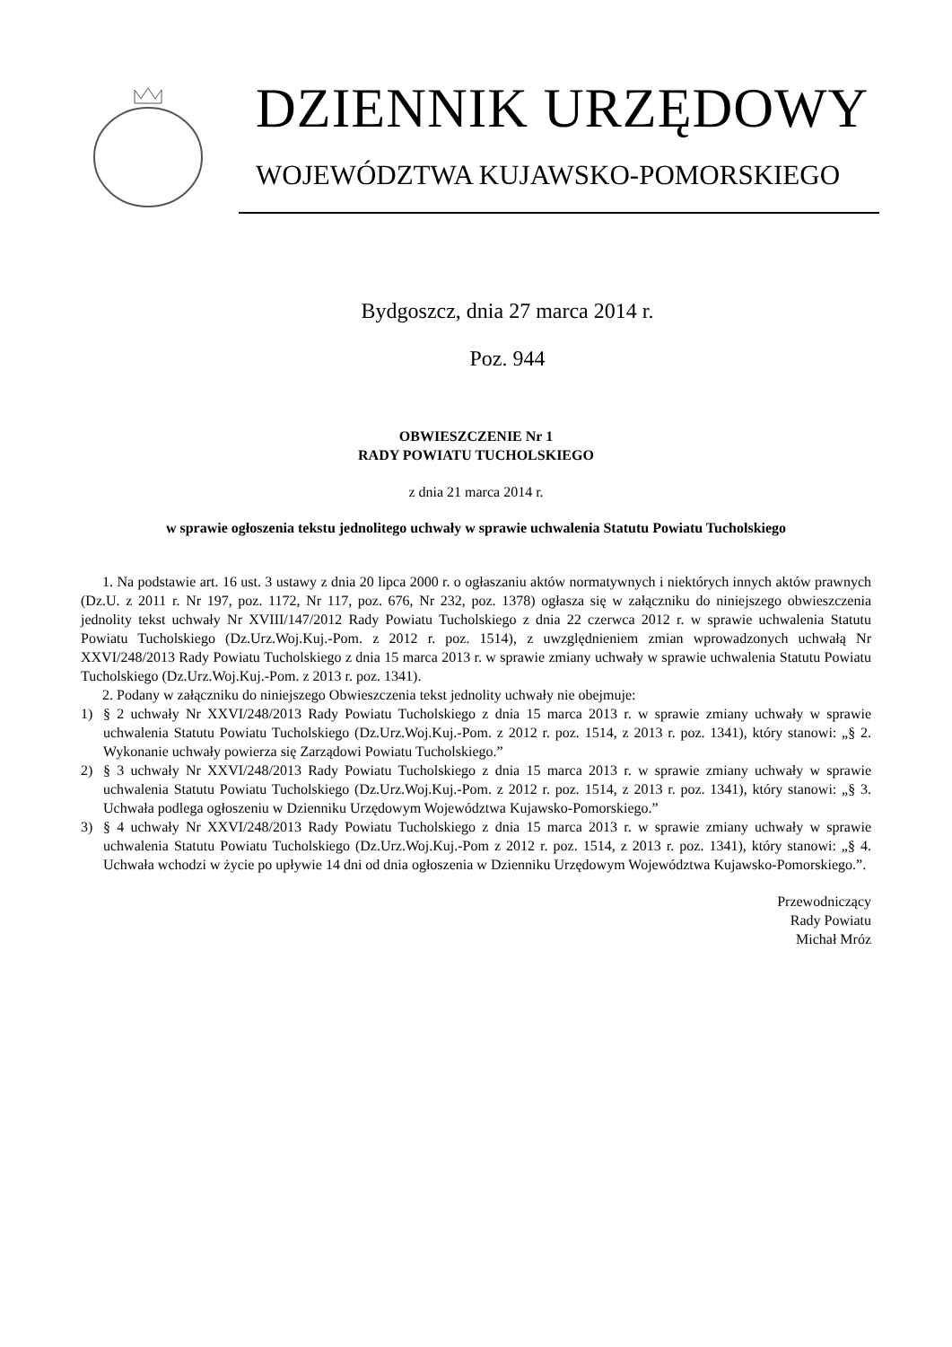DZIENNIK URZĘDOWY
WOJEWÓDZTWA KUJAWSKO-POMORSKIEGO
Bydgoszcz, dnia 27 marca 2014 r.
Poz. 944
OBWIESZCZENIE Nr 1
RADY POWIATU TUCHOLSKIEGO
z dnia 21 marca 2014 r.
w sprawie ogłoszenia tekstu jednolitego uchwały w sprawie uchwalenia Statutu Powiatu Tucholskiego
1. Na podstawie art. 16 ust. 3 ustawy z dnia 20 lipca 2000 r. o ogłaszaniu aktów normatywnych i niektórych innych aktów prawnych (Dz.U. z 2011 r. Nr 197, poz. 1172, Nr 117, poz. 676, Nr 232, poz. 1378) ogłasza się w załączniku do niniejszego obwieszczenia jednolity tekst uchwały Nr XVIII/147/2012 Rady Powiatu Tucholskiego z dnia 22 czerwca 2012 r. w sprawie uchwalenia Statutu Powiatu Tucholskiego (Dz.Urz.Woj.Kuj.-Pom. z 2012 r. poz. 1514), z uwzględnieniem zmian wprowadzonych uchwałą Nr XXVI/248/2013 Rady Powiatu Tucholskiego z dnia 15 marca 2013 r. w sprawie zmiany uchwały w sprawie uchwalenia Statutu Powiatu Tucholskiego (Dz.Urz.Woj.Kuj.-Pom. z 2013 r. poz. 1341).
2. Podany w załączniku do niniejszego Obwieszczenia tekst jednolity uchwały nie obejmuje:
1) § 2 uchwały Nr XXVI/248/2013 Rady Powiatu Tucholskiego z dnia 15 marca 2013 r. w sprawie zmiany uchwały w sprawie uchwalenia Statutu Powiatu Tucholskiego (Dz.Urz.Woj.Kuj.-Pom. z 2012 r. poz. 1514, z 2013 r. poz. 1341), który stanowi: „§ 2. Wykonanie uchwały powierza się Zarządowi Powiatu Tucholskiego.”
2) § 3 uchwały Nr XXVI/248/2013 Rady Powiatu Tucholskiego z dnia 15 marca 2013 r. w sprawie zmiany uchwały w sprawie uchwalenia Statutu Powiatu Tucholskiego (Dz.Urz.Woj.Kuj.-Pom. z 2012 r. poz. 1514, z 2013 r. poz. 1341), który stanowi: „§ 3. Uchwała podlega ogłoszeniu w Dzienniku Urzędowym Województwa Kujawsko-Pomorskiego.”
3) § 4 uchwały Nr XXVI/248/2013 Rady Powiatu Tucholskiego z dnia 15 marca 2013 r. w sprawie zmiany uchwały w sprawie uchwalenia Statutu Powiatu Tucholskiego (Dz.Urz.Woj.Kuj.-Pom z 2012 r. poz. 1514, z 2013 r. poz. 1341), który stanowi: „§ 4. Uchwała wchodzi w życie po upływie 14 dni od dnia ogłoszenia w Dzienniku Urzędowym Województwa Kujawsko-Pomorskiego.”.
Przewodniczący
Rady Powiatu
Michał Mróz